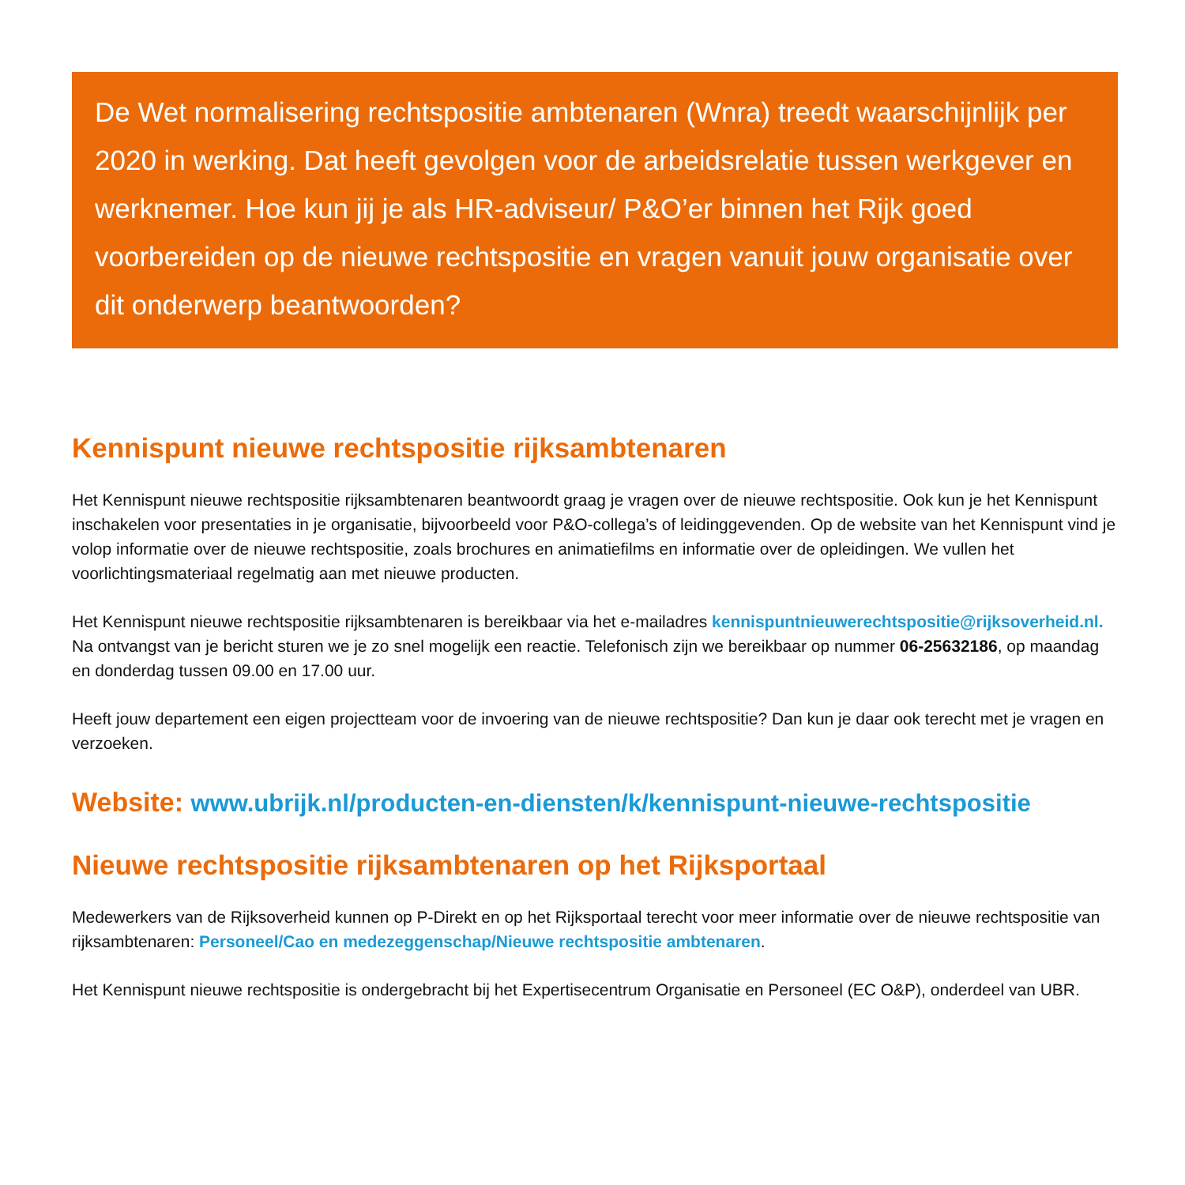De Wet normalisering rechtspositie ambtenaren (Wnra) treedt waarschijnlijk per 2020 in werking. Dat heeft gevolgen voor de arbeidsrelatie tussen werkgever en werknemer. Hoe kun jij je als HR-adviseur/ P&O’er binnen het Rijk goed voorbereiden op de nieuwe rechtspositie en vragen vanuit jouw organisatie over dit onderwerp beantwoorden?
Kennispunt nieuwe rechtspositie rijksambtenaren
Het Kennispunt nieuwe rechtspositie rijksambtenaren beantwoordt graag je vragen over de nieuwe rechtspositie. Ook kun je het Kennispunt inschakelen voor presentaties in je organisatie, bijvoorbeeld voor P&O-collega’s of leidinggevenden. Op de website van het Kennispunt vind je volop informatie over de nieuwe rechtspositie, zoals brochures en animatiefilms en informatie over de opleidingen. We vullen het voorlichtingsmateriaal regelmatig aan met nieuwe producten.
Het Kennispunt nieuwe rechtspositie rijksambtenaren is bereikbaar via het e-mailadres kennispuntnieuwerechtspositie@rijksoverheid.nl. Na ontvangst van je bericht sturen we je zo snel mogelijk een reactie. Telefonisch zijn we bereikbaar op nummer 06-25632186, op maandag en donderdag tussen 09.00 en 17.00 uur.
Heeft jouw departement een eigen projectteam voor de invoering van de nieuwe rechtspositie? Dan kun je daar ook terecht met je vragen en verzoeken.
Website: www.ubrijk.nl/producten-en-diensten/k/kennispunt-nieuwe-rechtspositie
Nieuwe rechtspositie rijksambtenaren op het Rijksportaal
Medewerkers van de Rijksoverheid kunnen op P-Direkt en op het Rijksportaal terecht voor meer informatie over de nieuwe rechtspositie van rijksambtenaren: Personeel/Cao en medezeggenschap/Nieuwe rechtspositie ambtenaren.
Het Kennispunt nieuwe rechtspositie is ondergebracht bij het Expertisecentrum Organisatie en Personeel (EC O&P), onderdeel van UBR.